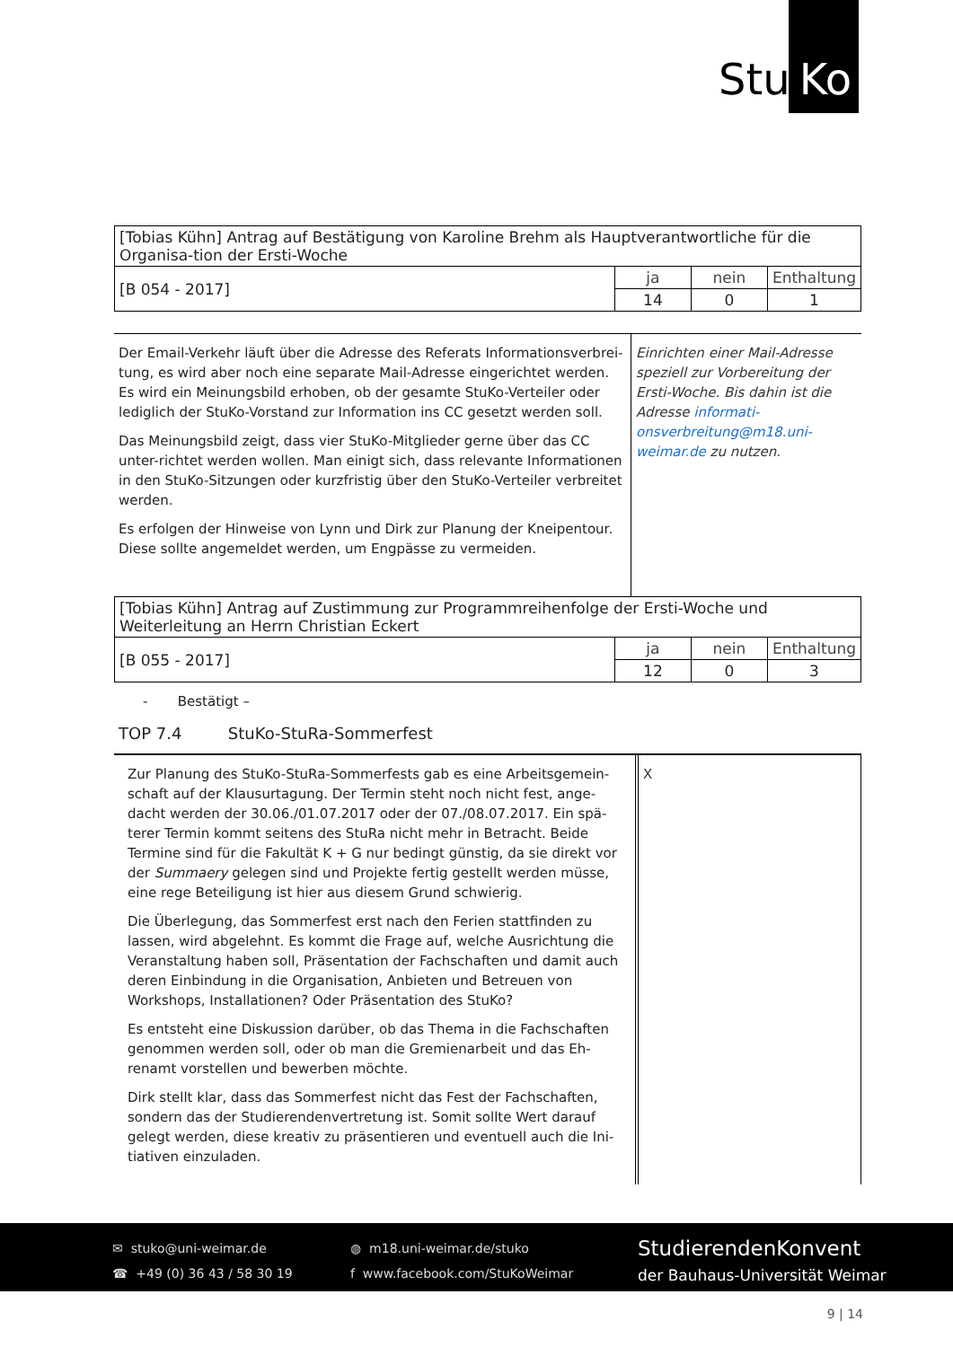Stu Ko
| [Tobias Kühn] Antrag auf Bestätigung von Karoline Brehm als Hauptverantwortliche für die Organisa-tion der Ersti-Woche | | | |
| [B 054 - 2017] | ja | nein | Enthaltung |
| | 14 | 0 | 1 |
Der Email-Verkehr läuft über die Adresse des Referats Informationsverbrei-tung, es wird aber noch eine separate Mail-Adresse eingerichtet werden. Es wird ein Meinungsbild erhoben, ob der gesamte StuKo-Verteiler oder lediglich der StuKo-Vorstand zur Information ins CC gesetzt werden soll.
Das Meinungsbild zeigt, dass vier StuKo-Mitglieder gerne über das CC unter-richtet werden wollen. Man einigt sich, dass relevante Informationen in den StuKo-Sitzungen oder kurzfristig über den StuKo-Verteiler verbreitet werden.
Es erfolgen der Hinweise von Lynn und Dirk zur Planung der Kneipentour. Diese sollte angemeldet werden, um Engpässe zu vermeiden.
Einrichten einer Mail-Adresse speziell zur Vorbereitung der Ersti-Woche. Bis dahin ist die Adresse informati-onsverbreitung@m18.uni-weimar.de zu nutzen.
| [Tobias Kühn] Antrag auf Zustimmung zur Programmreihenfolge der Ersti-Woche und Weiterleitung an Herrn Christian Eckert | | | |
| [B 055 - 2017] | ja | nein | Enthaltung |
| | 12 | 0 | 3 |
- Bestätigt –
TOP 7.4 StuKo-StuRa-Sommerfest
Zur Planung des StuKo-StuRa-Sommerfests gab es eine Arbeitsgemein-schaft auf der Klausurtagung. Der Termin steht noch nicht fest, ange-dacht werden der 30.06./01.07.2017 oder der 07./08.07.2017. Ein spä-terer Termin kommt seitens des StuRa nicht mehr in Betracht. Beide Termine sind für die Fakultät K + G nur bedingt günstig, da sie direkt vor der Summaery gelegen sind und Projekte fertig gestellt werden müsse, eine rege Beteiligung ist hier aus diesem Grund schwierig.
Die Überlegung, das Sommerfest erst nach den Ferien stattfinden zu lassen, wird abgelehnt. Es kommt die Frage auf, welche Ausrichtung die Veranstaltung haben soll, Präsentation der Fachschaften und damit auch deren Einbindung in die Organisation, Anbieten und Betreuen von Workshops, Installationen? Oder Präsentation des StuKo?
Es entsteht eine Diskussion darüber, ob das Thema in die Fachschaften genommen werden soll, oder ob man die Gremienarbeit und das Eh-renamt vorstellen und bewerben möchte.
Dirk stellt klar, dass das Sommerfest nicht das Fest der Fachschaften, sondern das der Studierendenvertretung ist. Somit sollte Wert darauf gelegt werden, diese kreativ zu präsentieren und eventuell auch die Ini-tiativen einzuladen.
X
✉ stuko@uni-weimar.de
☎ +49 (0) 36 43 / 58 30 19
◍ m18.uni-weimar.de/stuko
f www.facebook.com/StuKoWeimar
StudierendenKonvent
der Bauhaus-Universität Weimar
9 | 14